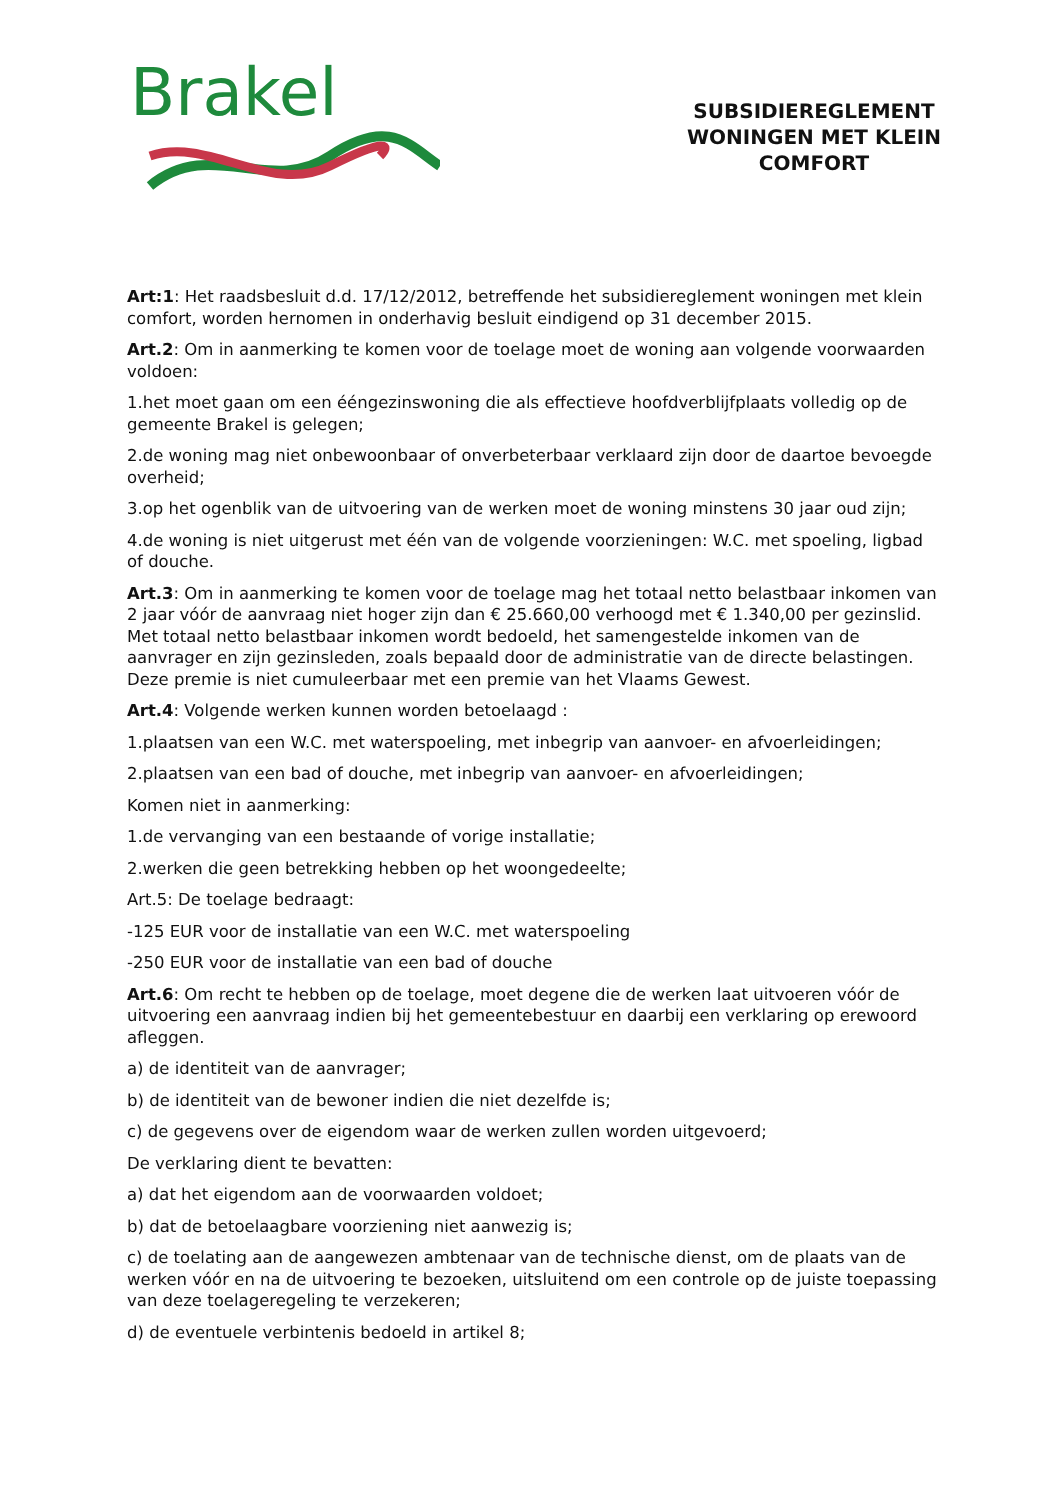Brakel
SUBSIDIEREGLEMENT
WONINGEN MET KLEIN
COMFORT
Art:1: Het raadsbesluit d.d. 17/12/2012, betreffende het subsidiereglement woningen met klein comfort, worden hernomen in onderhavig besluit eindigend op 31 december 2015.
Art.2: Om in aanmerking te komen voor de toelage moet de woning aan volgende voorwaarden voldoen:
1.het moet gaan om een ééngezinswoning die als effectieve hoofdverblijfplaats volledig op de gemeente Brakel is gelegen;
2.de woning mag niet onbewoonbaar of onverbeterbaar verklaard zijn door de daartoe bevoegde overheid;
3.op het ogenblik van de uitvoering van de werken moet de woning minstens 30 jaar oud zijn;
4.de woning is niet uitgerust met één van de volgende voorzieningen: W.C. met spoeling, ligbad of douche.
Art.3: Om in aanmerking te komen voor de toelage mag het totaal netto belastbaar inkomen van 2 jaar vóór de aanvraag niet hoger zijn dan € 25.660,00 verhoogd met € 1.340,00 per gezinslid. Met totaal netto belastbaar inkomen wordt bedoeld, het samengestelde inkomen van de aanvrager en zijn gezinsleden, zoals bepaald door de administratie van de directe belastingen. Deze premie is niet cumuleerbaar met een premie van het Vlaams Gewest.
Art.4: Volgende werken kunnen worden betoelaagd :
1.plaatsen van een W.C. met waterspoeling, met inbegrip van aanvoer- en afvoerleidingen;
2.plaatsen van een bad of douche, met inbegrip van aanvoer- en afvoerleidingen;
Komen niet in aanmerking:
1.de vervanging van een bestaande of vorige installatie;
2.werken die geen betrekking hebben op het woongedeelte;
Art.5: De toelage bedraagt:
-125 EUR voor de installatie van een W.C. met waterspoeling
-250 EUR voor de installatie van een bad of douche
Art.6: Om recht te hebben op de toelage, moet degene die de werken laat uitvoeren vóór de uitvoering een aanvraag indien bij het gemeentebestuur en daarbij een verklaring op erewoord afleggen.
a) de identiteit van de aanvrager;
b) de identiteit van de bewoner indien die niet dezelfde is;
c) de gegevens over de eigendom waar de werken zullen worden uitgevoerd;
De verklaring dient te bevatten:
a) dat het eigendom aan de voorwaarden voldoet;
b) dat de betoelaagbare voorziening niet aanwezig is;
c) de toelating aan de aangewezen ambtenaar van de technische dienst, om de plaats van de werken vóór en na de uitvoering te bezoeken, uitsluitend om een controle op de juiste toepassing van deze toelageregeling te verzekeren;
d) de eventuele verbintenis bedoeld in artikel 8;